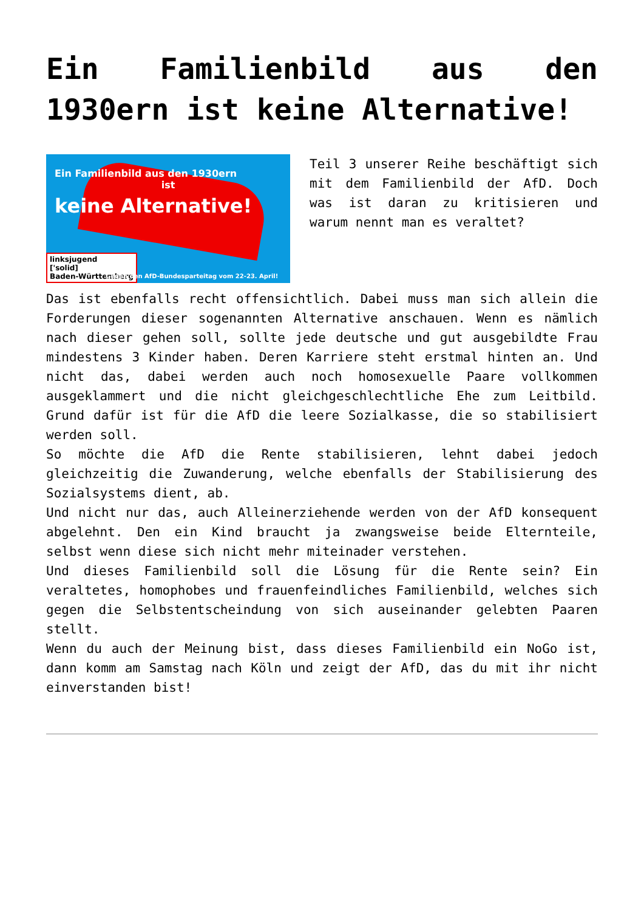Ein Familienbild aus den 1930ern ist keine Alternative!
Ein Familienbild aus den 1930ern
ist
keine Alternative!
linksjugend
['solid]
Baden-Württemberg
Gegen den AfD-Bundesparteitag vom 22-23. April!
Teil 3 unserer Reihe beschäftigt sich mit dem Familienbild der AfD. Doch was ist daran zu kritisieren und warum nennt man es veraltet?
Das ist ebenfalls recht offensichtlich. Dabei muss man sich allein die Forderungen dieser sogenannten Alternative anschauen. Wenn es nämlich nach dieser gehen soll, sollte jede deutsche und gut ausgebildte Frau mindestens 3 Kinder haben. Deren Karriere steht erstmal hinten an. Und nicht das, dabei werden auch noch homosexuelle Paare vollkommen ausgeklammert und die nicht gleichgeschlechtliche Ehe zum Leitbild. Grund dafür ist für die AfD die leere Sozialkasse, die so stabilisiert werden soll.
So möchte die AfD die Rente stabilisieren, lehnt dabei jedoch gleichzeitig die Zuwanderung, welche ebenfalls der Stabilisierung des Sozialsystems dient, ab.
Und nicht nur das, auch Alleinerziehende werden von der AfD konsequent abgelehnt. Den ein Kind braucht ja zwangsweise beide Elternteile, selbst wenn diese sich nicht mehr miteinader verstehen.
Und dieses Familienbild soll die Lösung für die Rente sein? Ein veraltetes, homophobes und frauenfeindliches Familienbild, welches sich gegen die Selbstentscheindung von sich auseinander gelebten Paaren stellt.
Wenn du auch der Meinung bist, dass dieses Familienbild ein NoGo ist, dann komm am Samstag nach Köln und zeigt der AfD, das du mit ihr nicht einverstanden bist!